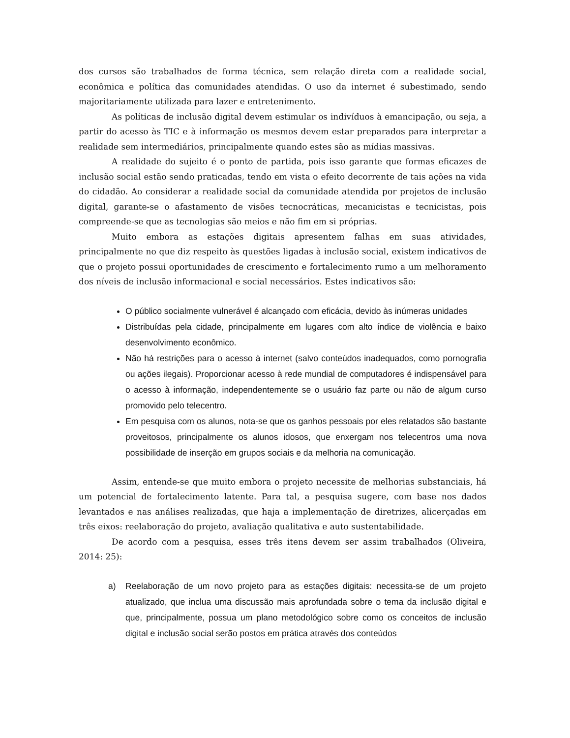dos cursos são trabalhados de forma técnica, sem relação direta com a realidade social, econômica e política das comunidades atendidas. O uso da internet é subestimado, sendo majoritariamente utilizada para lazer e entretenimento.
As políticas de inclusão digital devem estimular os indivíduos à emancipação, ou seja, a partir do acesso às TIC e à informação os mesmos devem estar preparados para interpretar a realidade sem intermediários, principalmente quando estes são as mídias massivas.
A realidade do sujeito é o ponto de partida, pois isso garante que formas eficazes de inclusão social estão sendo praticadas, tendo em vista o efeito decorrente de tais ações na vida do cidadão. Ao considerar a realidade social da comunidade atendida por projetos de inclusão digital, garante-se o afastamento de visões tecnocráticas, mecanicistas e tecnicistas, pois compreende-se que as tecnologias são meios e não fim em si próprias.
Muito embora as estações digitais apresentem falhas em suas atividades, principalmente no que diz respeito às questões ligadas à inclusão social, existem indicativos de que o projeto possui oportunidades de crescimento e fortalecimento rumo a um melhoramento dos níveis de inclusão informacional e social necessários. Estes indicativos são:
O público socialmente vulnerável é alcançado com eficácia, devido às inúmeras unidades
Distribuídas pela cidade, principalmente em lugares com alto índice de violência e baixo desenvolvimento econômico.
Não há restrições para o acesso à internet (salvo conteúdos inadequados, como pornografia ou ações ilegais). Proporcionar acesso à rede mundial de computadores é indispensável para o acesso à informação, independentemente se o usuário faz parte ou não de algum curso promovido pelo telecentro.
Em pesquisa com os alunos, nota-se que os ganhos pessoais por eles relatados são bastante proveitosos, principalmente os alunos idosos, que enxergam nos telecentros uma nova possibilidade de inserção em grupos sociais e da melhoria na comunicação.
Assim, entende-se que muito embora o projeto necessite de melhorias substanciais, há um potencial de fortalecimento latente. Para tal, a pesquisa sugere, com base nos dados levantados e nas análises realizadas, que haja a implementação de diretrizes, alicerçadas em três eixos: reelaboração do projeto, avaliação qualitativa e auto sustentabilidade.
De acordo com a pesquisa, esses três itens devem ser assim trabalhados (Oliveira, 2014: 25):
a) Reelaboração de um novo projeto para as estações digitais: necessita-se de um projeto atualizado, que inclua uma discussão mais aprofundada sobre o tema da inclusão digital e que, principalmente, possua um plano metodológico sobre como os conceitos de inclusão digital e inclusão social serão postos em prática através dos conteúdos